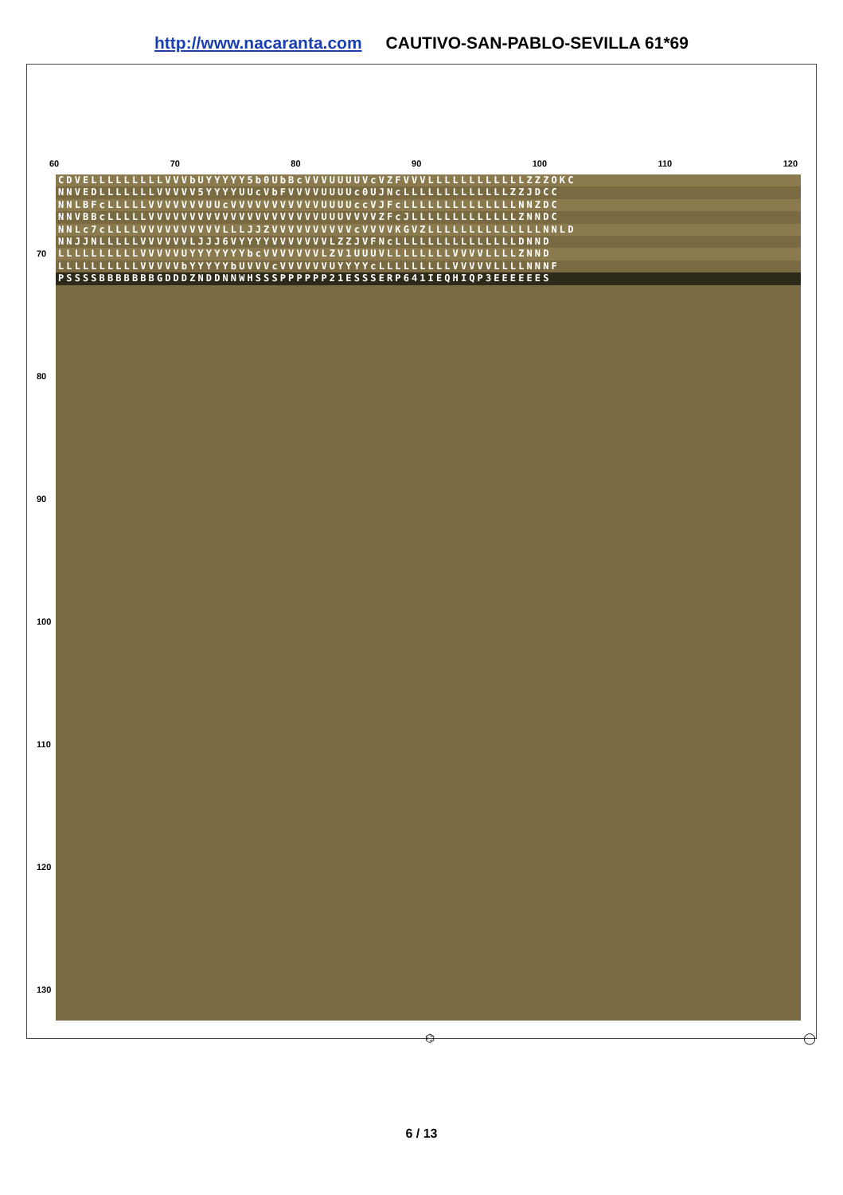http://www.nacaranta.com CAUTIVO-SAN-PABLO-SEVILLA 61*69
60 70 80 90 100 110 120
70
80
90
100
110
120
130
CDVELLLLLLLLLVVVbUYYYYY5b0UbBcVVVUUUUVcVZFVVVLLLLLLLLLLLLZZZOKC
NNVEDLLLLLLLVVVVV5YYYYUUcVbFVVVVUUUUc0UJNcLLLLLLLLLLLLLZZJDCC
NNLBFcLLLLLVVVVVVVUUcVVVVVVVVVVVUUUUccVJFcLLLLLLLLLLLLLLNNZDC
NNVBBcLLLLLVVVVVVVVVVVVVVVVVVVVVUUUVVVVZFcJLLLLLLLLLLLLLZNNDC
NNLc7cLLLLVVVVVVVVVVLLLJJZVVVVVVVVVVcVVVVKGVZLLLLLLLLLLLLLLNNLD
NNJJNLLLLLVVVVVVLJJJ6VYYYYVVVVVVVLZZJVFNcLLLLLLLLLLLLLLLDNND
LLLLLLLLLLVVVVVUYYYYYYYbcVVVVVVVLZV1UUUVLLLLLLLLVVVVLLLLZNND
LLLLLLLLLLVVVVVbYYYYYbUVVVcVVVVVVUYYYYcLLLLLLLLLVVVVVLLLLNNNF
PSSSSBBBBBBBGDDDZNDDNNWHSSSPPPPPP21ESSSERP641IEQHIQP3EEEEEES
⌬ ◯
6 / 13